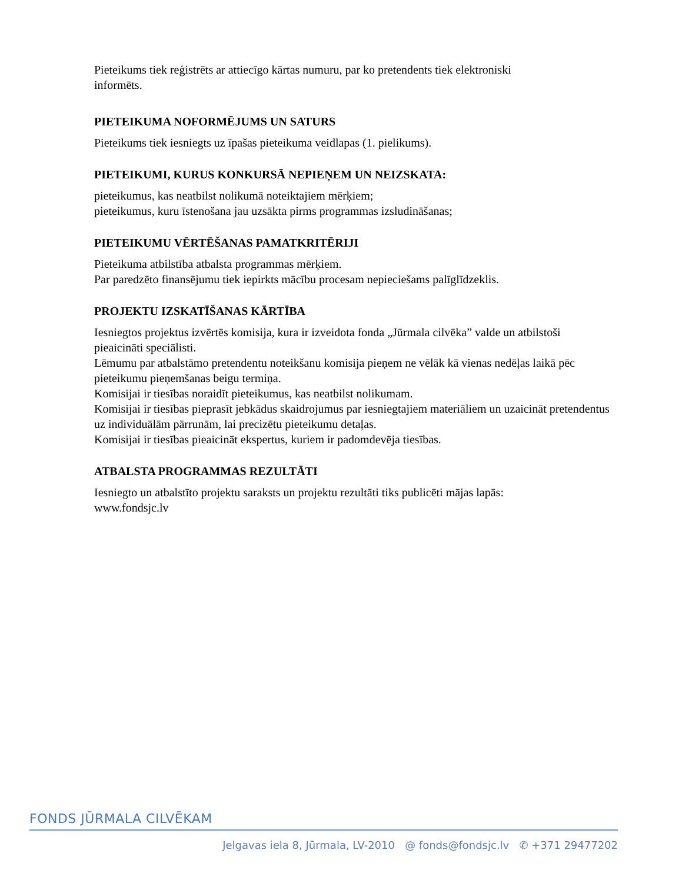Pieteikums tiek reģistrēts ar attiecīgo kārtas numuru, par ko pretendents tiek elektroniski
informēts.
PIETEIKUMA NOFORMĒJUMS UN SATURS
Pieteikums tiek iesniegts uz īpašas pieteikuma veidlapas (1. pielikums).
PIETEIKUMI, KURUS KONKURSĀ NEPIEŅEM UN NEIZSKATA:
pieteikumus, kas neatbilst nolikumā noteiktajiem mērķiem;
pieteikumus, kuru īstenošana jau uzsākta pirms programmas izsludināšanas;
PIETEIKUMU VĒRTĒŠANAS PAMATKRITĒRIJI
Pieteikuma atbilstība atbalsta programmas mērķiem.
Par paredzēto finansējumu tiek iepirkts mācību procesam nepieciešams palīglīdzeklis.
PROJEKTU IZSKATĪŠANAS KĀRTĪBA
Iesniegtos projektus izvērtēs komisija, kura ir izveidota fonda „Jūrmala cilvēka” valde un atbilstoši pieaicināti speciālisti.
Lēmumu par atbalstāmo pretendentu noteikšanu komisija pieņem ne vēlāk kā vienas nedēļas laikā pēc pieteikumu pieņemšanas beigu termiņa.
Komisijai ir tiesības noraidīt pieteikumus, kas neatbilst nolikumam.
Komisijai ir tiesības pieprasīt jebkādus skaidrojumus par iesniegtajiem materiāliem un uzaicināt pretendentus uz individuālām pārrunām, lai precizētu pieteikumu detaļas.
Komisijai ir tiesības pieaicināt ekspertus, kuriem ir padomdevēja tiesības.
ATBALSTA PROGRAMMAS REZULTĀTI
Iesniegto un atbalstīto projektu saraksts un projektu rezultāti tiks publicēti mājas lapās:
www.fondsjc.lv
FONDS JŪRMALA CILVĒKAM
Jelgavas iela 8, Jūrmala, LV-2010 @ fonds@fondsjc.lv ✆ +371 29477202